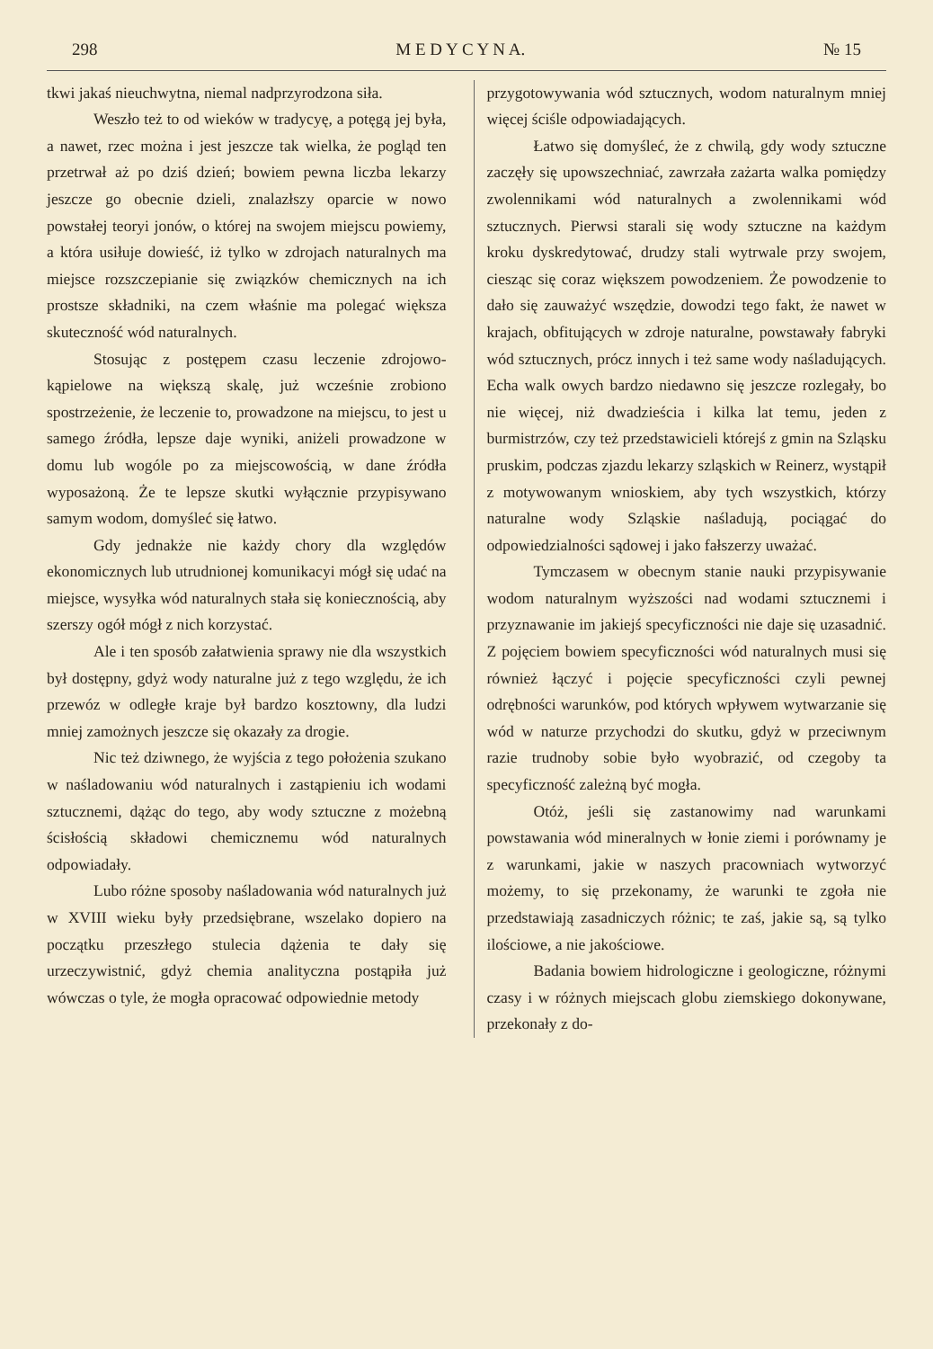298 M E D Y C Y N A. № 15
tkwi jakaś nieuchwytna, niemal nadprzyrodzona siła.
Weszło też to od wieków w tradycyę, a potęgą jej była, a nawet, rzec można i jest jeszcze tak wielka, że pogląd ten przetrwał aż po dziś dzień; bowiem pewna liczba lekarzy jeszcze go obecnie dzieli, znalazłszy oparcie w nowo powstałej teoryi jonów, o której na swojem miejscu powiemy, a która usiłuje dowieść, iż tylko w zdrojach naturalnych ma miejsce rozszczepianie się związków chemicznych na ich prostsze składniki, na czem właśnie ma polegać większa skuteczność wód naturalnych.
Stosując z postępem czasu leczenie zdrojowo-kąpielowe na większą skalę, już wcześnie zrobiono spostrzeżenie, że leczenie to, prowadzone na miejscu, to jest u samego źródła, lepsze daje wyniki, aniżeli prowadzone w domu lub wogóle po za miejscowością, w dane źródła wyposażoną. Że te lepsze skutki wyłącznie przypisywano samym wodom, domyśleć się łatwo.
Gdy jednakże nie każdy chory dla względów ekonomicznych lub utrudnionej komunikacyi mógł się udać na miejsce, wysyłka wód naturalnych stała się koniecznością, aby szerszy ogół mógł z nich korzystać.
Ale i ten sposób załatwienia sprawy nie dla wszystkich był dostępny, gdyż wody naturalne już z tego względu, że ich przewóz w odległe kraje był bardzo kosztowny, dla ludzi mniej zamożnych jeszcze się okazały za drogie.
Nic też dziwnego, że wyjścia z tego położenia szukano w naśladowaniu wód naturalnych i zastąpieniu ich wodami sztucznemi, dążąc do tego, aby wody sztuczne z możebną ścisłością składowi chemicznemu wód naturalnych odpowiadały.
Lubo różne sposoby naśladowania wód naturalnych już w XVIII wieku były przedsiębrane, wszelako dopiero na początku przeszłego stulecia dążenia te dały się urzeczywistnić, gdyż chemia analityczna postąpiła już wówczas o tyle, że mogła opracować odpowiednie metody
przygotowywania wód sztucznych, wodom naturalnym mniej więcej ściśle odpowiadających.
Łatwo się domyśleć, że z chwilą, gdy wody sztuczne zaczęły się upowszechniać, zawrzała zażarta walka pomiędzy zwolennikami wód naturalnych a zwolennikami wód sztucznych. Pierwsi starali się wody sztuczne na każdym kroku dyskredytować, drudzy stali wytrwale przy swojem, ciesząc się coraz większem powodzeniem. Że powodzenie to dało się zauważyć wszędzie, dowodzi tego fakt, że nawet w krajach, obfitujących w zdroje naturalne, powstawały fabryki wód sztucznych, prócz innych i też same wody naśladujących. Echa walk owych bardzo niedawno się jeszcze rozlegały, bo nie więcej, niż dwadzieścia i kilka lat temu, jeden z burmistrzów, czy też przedstawicieli którejś z gmin na Szląsku pruskim, podczas zjazdu lekarzy szląskich w Reinerz, wystąpił z motywowanym wnioskiem, aby tych wszystkich, którzy naturalne wody Szląskie naśladują, pociągać do odpowiedzialności sądowej i jako fałszerzy uważać.
Tymczasem w obecnym stanie nauki przypisywanie wodom naturalnym wyższości nad wodami sztucznemi i przyznawanie im jakiejś specyficzności nie daje się uzasadnić. Z pojęciem bowiem specyficzności wód naturalnych musi się również łączyć i pojęcie specyficzności czyli pewnej odrębności warunków, pod których wpływem wytwarzanie się wód w naturze przychodzi do skutku, gdyż w przeciwnym razie trudnoby sobie było wyobrazić, od czegoby ta specyficzność zależną być mogła.
Otóż, jeśli się zastanowimy nad warunkami powstawania wód mineralnych w łonie ziemi i porównamy je z warunkami, jakie w naszych pracowniach wytworzyć możemy, to się przekonamy, że warunki te zgoła nie przedstawiają zasadniczych różnic; te zaś, jakie są, są tylko ilościowe, a nie jakościowe.
Badania bowiem hidrologiczne i geologiczne, różnymi czasy i w różnych miejscach globu ziemskiego dokonywane, przekonały z do-